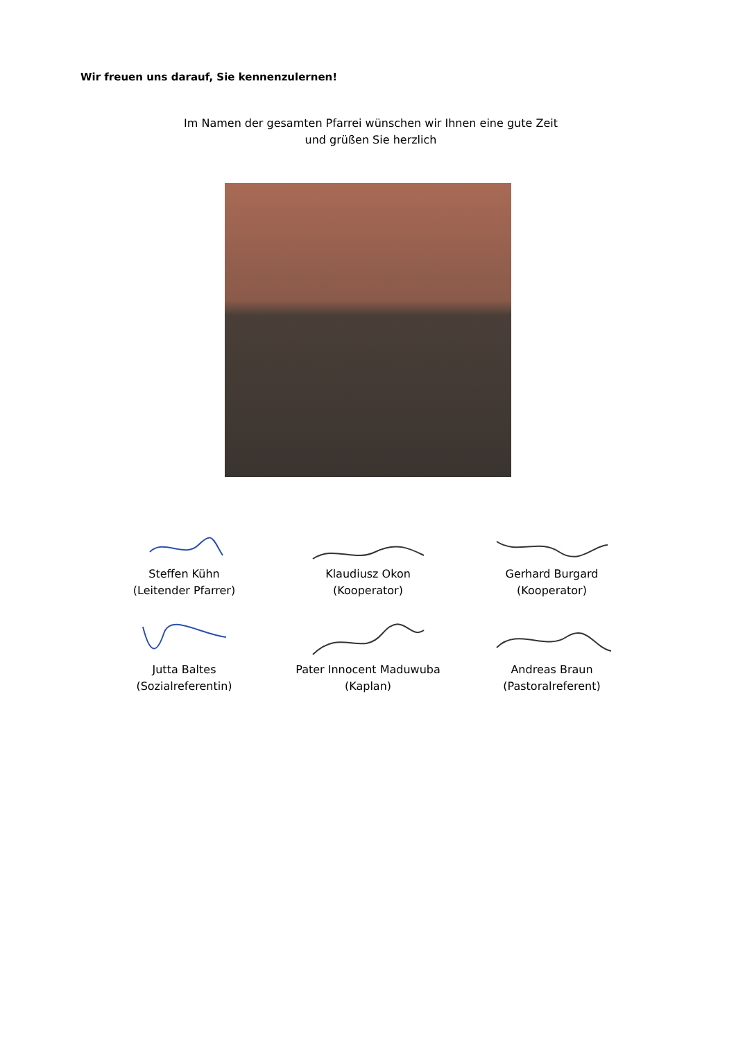Wir freuen uns darauf, Sie kennenzulernen!
Im Namen der gesamten Pfarrei wünschen wir Ihnen eine gute Zeit
und grüßen Sie herzlich
Steffen Kühn
(Leitender Pfarrer)
Klaudiusz Okon
(Kooperator)
Gerhard Burgard
(Kooperator)
Jutta Baltes
(Sozialreferentin)
Pater Innocent Maduwuba
(Kaplan)
Andreas Braun
(Pastoralreferent)